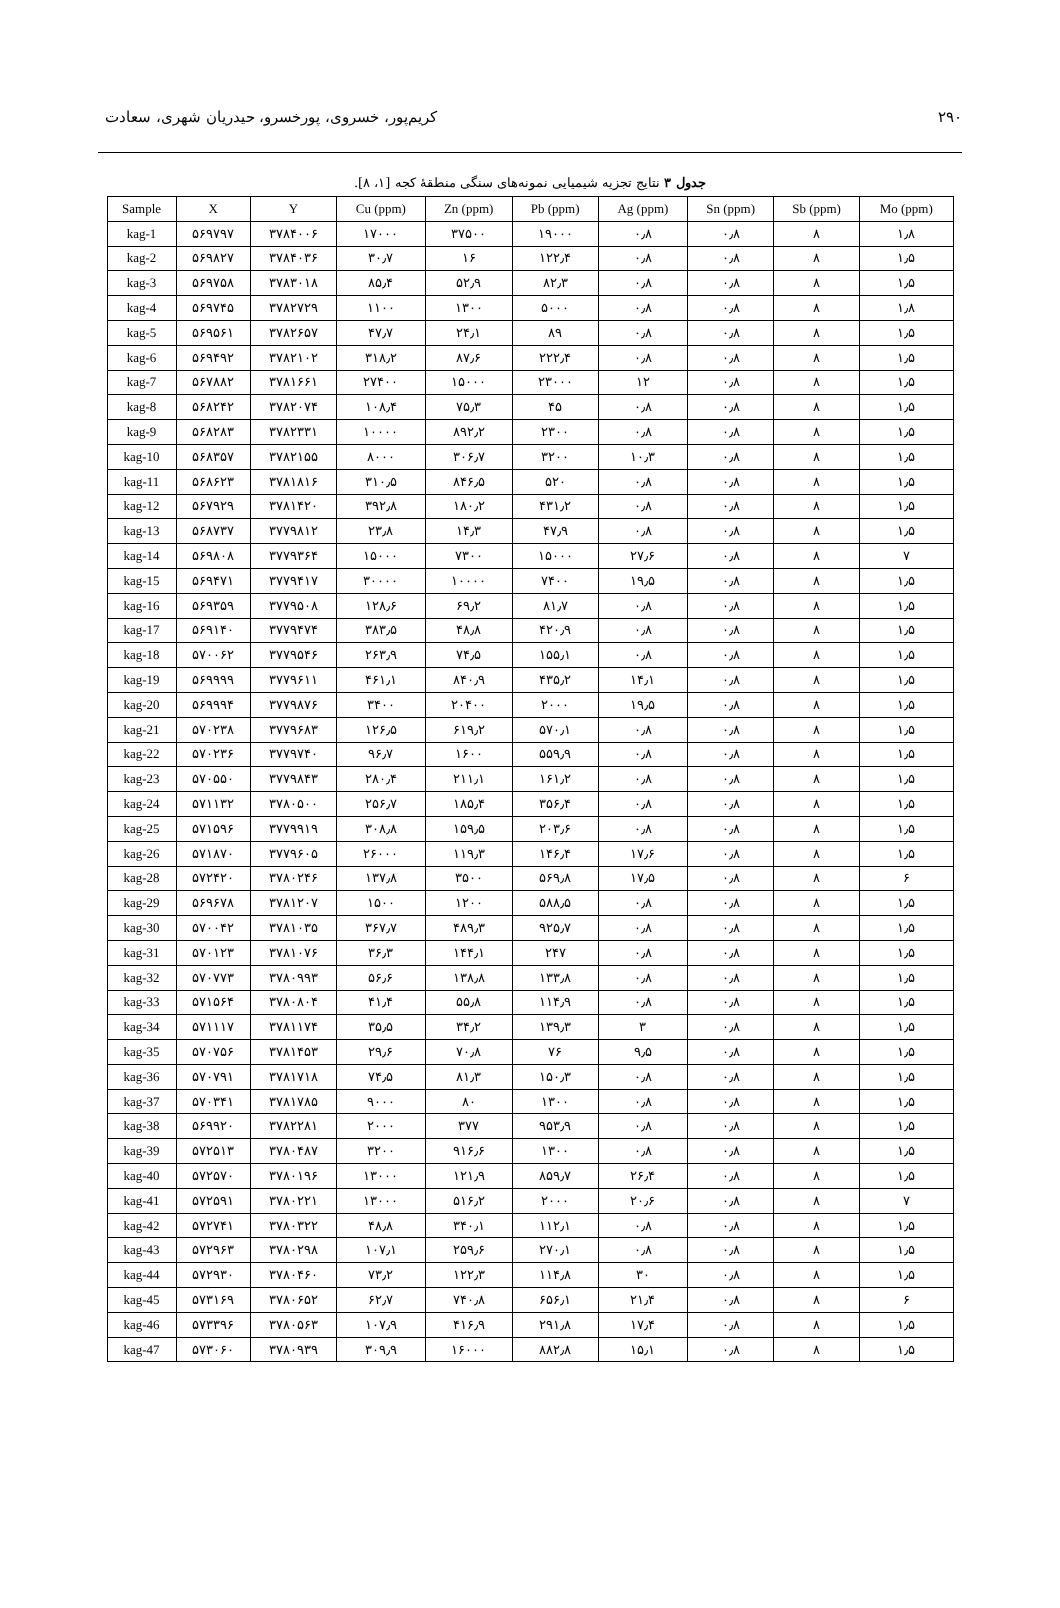۲۹۰ کریم‌پور، خسروی، پورخسرو، حیدریان شهری، سعادت
جدول ۳ نتایج تجزیه شیمیایی نمونه‌های سنگی منطقهٔ کجه [۱، ۸].
| Sample | X | Y | Cu (ppm) | Zn (ppm) | Pb (ppm) | Ag (ppm) | Sn (ppm) | Sb (ppm) | Mo (ppm) |
| --- | --- | --- | --- | --- | --- | --- | --- | --- | --- |
| kag-1 | ۵۶۹۷۹۷ | ۳۷۸۴۰۰۶ | ۱۷۰۰۰ | ۳۷۵۰۰ | ۱۹۰۰۰ | ۰٫۸ | ۰٫۸ | ۸ | ۱٫۸ |
| kag-2 | ۵۶۹۸۲۷ | ۳۷۸۴۰۳۶ | ۳۰٫۷ | ۱۶ | ۱۲۲٫۴ | ۰٫۸ | ۰٫۸ | ۸ | ۱٫۵ |
| kag-3 | ۵۶۹۷۵۸ | ۳۷۸۳۰۱۸ | ۸۵٫۴ | ۵۲٫۹ | ۸۲٫۳ | ۰٫۸ | ۰٫۸ | ۸ | ۱٫۵ |
| kag-4 | ۵۶۹۷۴۵ | ۳۷۸۲۷۲۹ | ۱۱۰۰ | ۱۳۰۰ | ۵۰۰۰ | ۰٫۸ | ۰٫۸ | ۸ | ۱٫۸ |
| kag-5 | ۵۶۹۵۶۱ | ۳۷۸۲۶۵۷ | ۴۷٫۷ | ۲۴٫۱ | ۸۹ | ۰٫۸ | ۰٫۸ | ۸ | ۱٫۵ |
| kag-6 | ۵۶۹۴۹۲ | ۳۷۸۲۱۰۲ | ۳۱۸٫۲ | ۸۷٫۶ | ۲۲۲٫۴ | ۰٫۸ | ۰٫۸ | ۸ | ۱٫۵ |
| kag-7 | ۵۶۷۸۸۲ | ۳۷۸۱۶۶۱ | ۲۷۴۰۰ | ۱۵۰۰۰ | ۲۳۰۰۰ | ۱۲ | ۰٫۸ | ۸ | ۱٫۵ |
| kag-8 | ۵۶۸۲۴۲ | ۳۷۸۲۰۷۴ | ۱۰۸٫۴ | ۷۵٫۳ | ۴۵ | ۰٫۸ | ۰٫۸ | ۸ | ۱٫۵ |
| kag-9 | ۵۶۸۲۸۳ | ۳۷۸۲۳۳۱ | ۱۰۰۰۰ | ۸۹۲٫۲ | ۲۳۰۰ | ۰٫۸ | ۰٫۸ | ۸ | ۱٫۵ |
| kag-10 | ۵۶۸۳۵۷ | ۳۷۸۲۱۵۵ | ۸۰۰۰ | ۳۰۶٫۷ | ۳۲۰۰ | ۱۰٫۳ | ۰٫۸ | ۸ | ۱٫۵ |
| kag-11 | ۵۶۸۶۲۳ | ۳۷۸۱۸۱۶ | ۳۱۰٫۵ | ۸۴۶٫۵ | ۵۲۰ | ۰٫۸ | ۰٫۸ | ۸ | ۱٫۵ |
| kag-12 | ۵۶۷۹۲۹ | ۳۷۸۱۴۲۰ | ۳۹۲٫۸ | ۱۸۰٫۲ | ۴۳۱٫۲ | ۰٫۸ | ۰٫۸ | ۸ | ۱٫۵ |
| kag-13 | ۵۶۸۷۳۷ | ۳۷۷۹۸۱۲ | ۲۳٫۸ | ۱۴٫۳ | ۴۷٫۹ | ۰٫۸ | ۰٫۸ | ۸ | ۱٫۵ |
| kag-14 | ۵۶۹۸۰۸ | ۳۷۷۹۳۶۴ | ۱۵۰۰۰ | ۷۳۰۰ | ۱۵۰۰۰ | ۲۷٫۶ | ۰٫۸ | ۸ | ۷ |
| kag-15 | ۵۶۹۴۷۱ | ۳۷۷۹۴۱۷ | ۳۰۰۰۰ | ۱۰۰۰۰ | ۷۴۰۰ | ۱۹٫۵ | ۰٫۸ | ۸ | ۱٫۵ |
| kag-16 | ۵۶۹۳۵۹ | ۳۷۷۹۵۰۸ | ۱۲۸٫۶ | ۶۹٫۲ | ۸۱٫۷ | ۰٫۸ | ۰٫۸ | ۸ | ۱٫۵ |
| kag-17 | ۵۶۹۱۴۰ | ۳۷۷۹۴۷۴ | ۳۸۳٫۵ | ۴۸٫۸ | ۴۲۰٫۹ | ۰٫۸ | ۰٫۸ | ۸ | ۱٫۵ |
| kag-18 | ۵۷۰۰۶۲ | ۳۷۷۹۵۴۶ | ۲۶۳٫۹ | ۷۴٫۵ | ۱۵۵٫۱ | ۰٫۸ | ۰٫۸ | ۸ | ۱٫۵ |
| kag-19 | ۵۶۹۹۹۹ | ۳۷۷۹۶۱۱ | ۴۶۱٫۱ | ۸۴۰٫۹ | ۴۳۵٫۲ | ۱۴٫۱ | ۰٫۸ | ۸ | ۱٫۵ |
| kag-20 | ۵۶۹۹۹۴ | ۳۷۷۹۸۷۶ | ۳۴۰۰ | ۲۰۴۰۰ | ۲۰۰۰ | ۱۹٫۵ | ۰٫۸ | ۸ | ۱٫۵ |
| kag-21 | ۵۷۰۲۳۸ | ۳۷۷۹۶۸۳ | ۱۲۶٫۵ | ۶۱۹٫۲ | ۵۷۰٫۱ | ۰٫۸ | ۰٫۸ | ۸ | ۱٫۵ |
| kag-22 | ۵۷۰۲۳۶ | ۳۷۷۹۷۴۰ | ۹۶٫۷ | ۱۶۰۰ | ۵۵۹٫۹ | ۰٫۸ | ۰٫۸ | ۸ | ۱٫۵ |
| kag-23 | ۵۷۰۵۵۰ | ۳۷۷۹۸۴۳ | ۲۸۰٫۴ | ۲۱۱٫۱ | ۱۶۱٫۲ | ۰٫۸ | ۰٫۸ | ۸ | ۱٫۵ |
| kag-24 | ۵۷۱۱۳۲ | ۳۷۸۰۵۰۰ | ۲۵۶٫۷ | ۱۸۵٫۴ | ۳۵۶٫۴ | ۰٫۸ | ۰٫۸ | ۸ | ۱٫۵ |
| kag-25 | ۵۷۱۵۹۶ | ۳۷۷۹۹۱۹ | ۳۰۸٫۸ | ۱۵۹٫۵ | ۲۰۳٫۶ | ۰٫۸ | ۰٫۸ | ۸ | ۱٫۵ |
| kag-26 | ۵۷۱۸۷۰ | ۳۷۷۹۶۰۵ | ۲۶۰۰۰ | ۱۱۹٫۳ | ۱۴۶٫۴ | ۱۷٫۶ | ۰٫۸ | ۸ | ۱٫۵ |
| kag-28 | ۵۷۲۴۲۰ | ۳۷۸۰۲۴۶ | ۱۳۷٫۸ | ۳۵۰۰ | ۵۶۹٫۸ | ۱۷٫۵ | ۰٫۸ | ۸ | ۶ |
| kag-29 | ۵۶۹۶۷۸ | ۳۷۸۱۲۰۷ | ۱۵۰۰ | ۱۲۰۰ | ۵۸۸٫۵ | ۰٫۸ | ۰٫۸ | ۸ | ۱٫۵ |
| kag-30 | ۵۷۰۰۴۲ | ۳۷۸۱۰۳۵ | ۳۶۷٫۷ | ۴۸۹٫۳ | ۹۲۵٫۷ | ۰٫۸ | ۰٫۸ | ۸ | ۱٫۵ |
| kag-31 | ۵۷۰۱۲۳ | ۳۷۸۱۰۷۶ | ۳۶٫۳ | ۱۴۴٫۱ | ۲۴۷ | ۰٫۸ | ۰٫۸ | ۸ | ۱٫۵ |
| kag-32 | ۵۷۰۷۷۳ | ۳۷۸۰۹۹۳ | ۵۶٫۶ | ۱۳۸٫۸ | ۱۳۳٫۸ | ۰٫۸ | ۰٫۸ | ۸ | ۱٫۵ |
| kag-33 | ۵۷۱۵۶۴ | ۳۷۸۰۸۰۴ | ۴۱٫۴ | ۵۵٫۸ | ۱۱۴٫۹ | ۰٫۸ | ۰٫۸ | ۸ | ۱٫۵ |
| kag-34 | ۵۷۱۱۱۷ | ۳۷۸۱۱۷۴ | ۳۵٫۵ | ۳۴٫۲ | ۱۳۹٫۳ | ۳ | ۰٫۸ | ۸ | ۱٫۵ |
| kag-35 | ۵۷۰۷۵۶ | ۳۷۸۱۴۵۳ | ۲۹٫۶ | ۷۰٫۸ | ۷۶ | ۹٫۵ | ۰٫۸ | ۸ | ۱٫۵ |
| kag-36 | ۵۷۰۷۹۱ | ۳۷۸۱۷۱۸ | ۷۴٫۵ | ۸۱٫۳ | ۱۵۰٫۳ | ۰٫۸ | ۰٫۸ | ۸ | ۱٫۵ |
| kag-37 | ۵۷۰۳۴۱ | ۳۷۸۱۷۸۵ | ۹۰۰۰ | ۸۰ | ۱۳۰۰ | ۰٫۸ | ۰٫۸ | ۸ | ۱٫۵ |
| kag-38 | ۵۶۹۹۲۰ | ۳۷۸۲۲۸۱ | ۲۰۰۰ | ۳۷۷ | ۹۵۳٫۹ | ۰٫۸ | ۰٫۸ | ۸ | ۱٫۵ |
| kag-39 | ۵۷۲۵۱۳ | ۳۷۸۰۴۸۷ | ۳۲۰۰ | ۹۱۶٫۶ | ۱۳۰۰ | ۰٫۸ | ۰٫۸ | ۸ | ۱٫۵ |
| kag-40 | ۵۷۲۵۷۰ | ۳۷۸۰۱۹۶ | ۱۳۰۰۰ | ۱۲۱٫۹ | ۸۵۹٫۷ | ۲۶٫۴ | ۰٫۸ | ۸ | ۱٫۵ |
| kag-41 | ۵۷۲۵۹۱ | ۳۷۸۰۲۲۱ | ۱۳۰۰۰ | ۵۱۶٫۲ | ۲۰۰۰ | ۲۰٫۶ | ۰٫۸ | ۸ | ۷ |
| kag-42 | ۵۷۲۷۴۱ | ۳۷۸۰۳۲۲ | ۴۸٫۸ | ۳۴۰٫۱ | ۱۱۲٫۱ | ۰٫۸ | ۰٫۸ | ۸ | ۱٫۵ |
| kag-43 | ۵۷۲۹۶۳ | ۳۷۸۰۲۹۸ | ۱۰۷٫۱ | ۲۵۹٫۶ | ۲۷۰٫۱ | ۰٫۸ | ۰٫۸ | ۸ | ۱٫۵ |
| kag-44 | ۵۷۲۹۳۰ | ۳۷۸۰۴۶۰ | ۷۳٫۲ | ۱۲۲٫۳ | ۱۱۴٫۸ | ۳۰ | ۰٫۸ | ۸ | ۱٫۵ |
| kag-45 | ۵۷۳۱۶۹ | ۳۷۸۰۶۵۲ | ۶۲٫۷ | ۷۴۰٫۸ | ۶۵۶٫۱ | ۲۱٫۴ | ۰٫۸ | ۸ | ۶ |
| kag-46 | ۵۷۳۳۹۶ | ۳۷۸۰۵۶۳ | ۱۰۷٫۹ | ۴۱۶٫۹ | ۲۹۱٫۸ | ۱۷٫۴ | ۰٫۸ | ۸ | ۱٫۵ |
| kag-47 | ۵۷۳۰۶۰ | ۳۷۸۰۹۳۹ | ۳۰۹٫۹ | ۱۶۰۰۰ | ۸۸۲٫۸ | ۱۵٫۱ | ۰٫۸ | ۸ | ۱٫۵ |